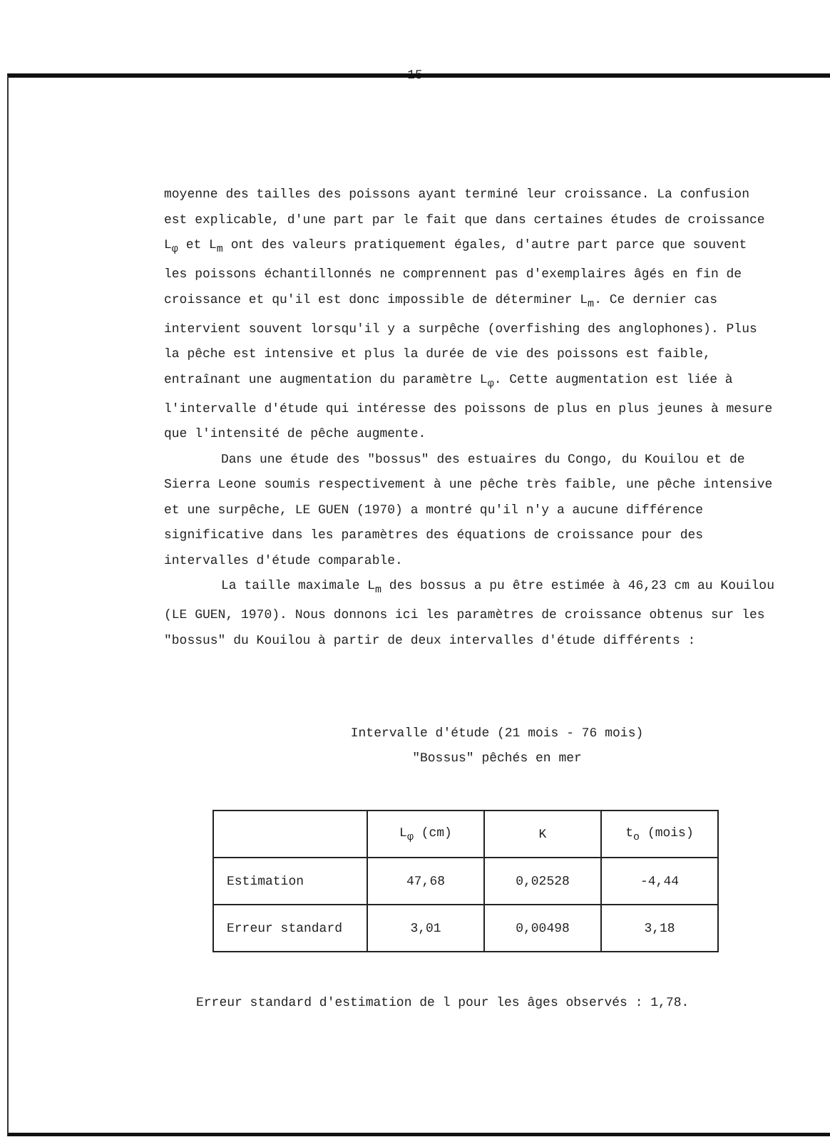15
moyenne des tailles des poissons ayant terminé leur croissance. La confusion est explicable, d'une part par le fait que dans certaines études de croissance L<sub>φ</sub> et L<sub>m</sub> ont des valeurs pratiquement égales, d'autre part parce que souvent les poissons échantillonnés ne comprennent pas d'exemplaires âgés en fin de croissance et qu'il est donc impossible de déterminer L<sub>m</sub>. Ce dernier cas intervient souvent lorsqu'il y a surpêche (overfishing des anglophones). Plus la pêche est intensive et plus la durée de vie des poissons est faible, entraînant une augmentation du paramètre L<sub>φ</sub>. Cette augmentation est liée à l'intervalle d'étude qui intéresse des poissons de plus en plus jeunes à mesure que l'intensité de pêche augmente.
Dans une étude des "bossus" des estuaires du Congo, du Kouilou et de Sierra Leone soumis respectivement à une pêche très faible, une pêche intensive et une surpêche, LE GUEN (1970) a montré qu'il n'y a aucune différence significative dans les paramètres des équations de croissance pour des intervalles d'étude comparable.
La taille maximale L<sub>m</sub> des bossus a pu être estimée à 46,23 cm au Kouilou (LE GUEN, 1970). Nous donnons ici les paramètres de croissance obtenus sur les "bossus" du Kouilou à partir de deux intervalles d'étude différents :
Intervalle d'étude (21 mois - 76 mois)
"Bossus" pêchés en mer
| | L<sub>φ</sub> (cm) | K | t<sub>o</sub> (mois) |
| --- | --- | --- | --- |
| Estimation | 47,68 | 0,02528 | -4,44 |
| Erreur standard | 3,01 | 0,00498 | 3,18 |
Erreur standard d'estimation de l pour les âges observés : 1,78.